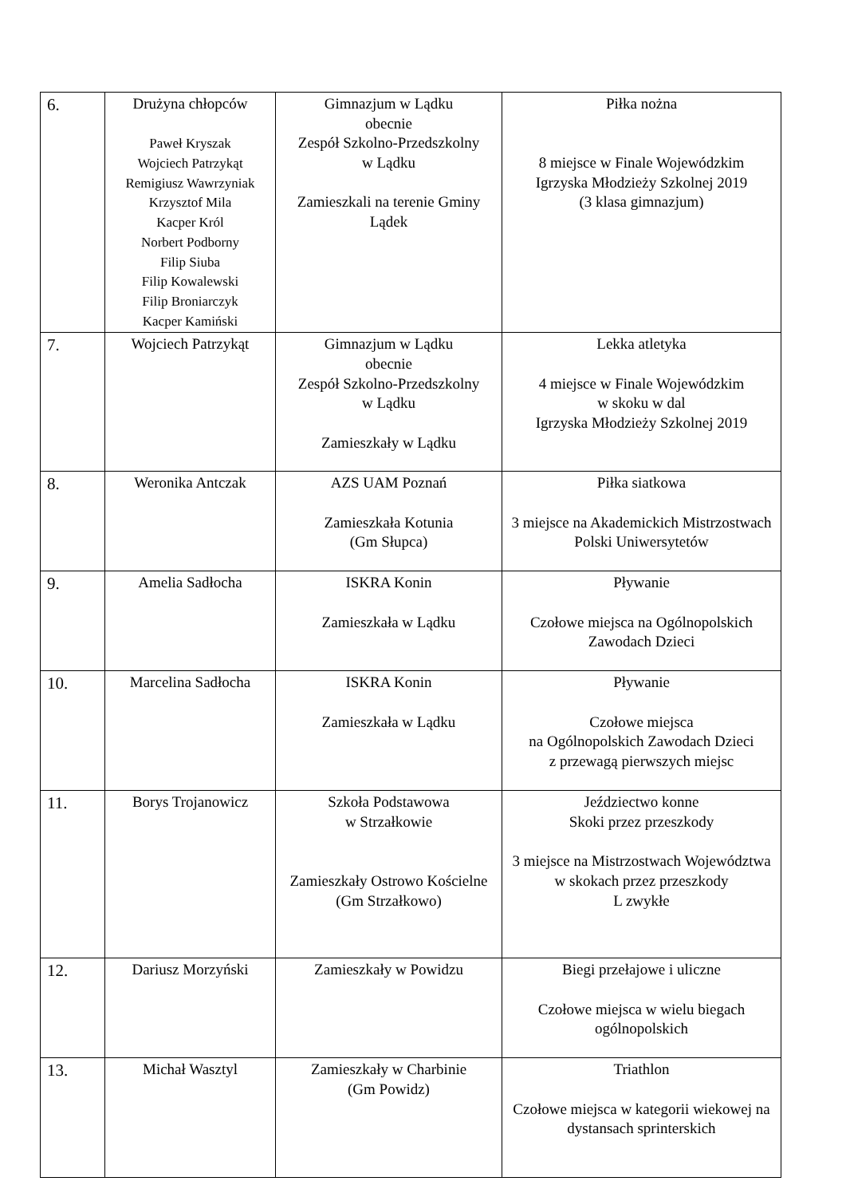| 6. | Drużyna chłopców Paweł Kryszak Wojciech Patrzykąt Remigiusz Wawrzyniak Krzysztof Mila Kacper Król Norbert Podborny Filip Siuba Filip Kowalewski Filip Broniarczyk Kacper Kamiński | Gimnazjum w Lądku obecnie Zespół Szkolno-Przedszkolny w Lądku Zamieszkali na terenie Gminy Lądek | Piłka nożna 8 miejsce w Finale Wojewódzkim Igrzyska Młodzieży Szkolnej 2019 (3 klasa gimnazjum) |
| 7. | Wojciech Patrzykąt | Gimnazjum w Lądku obecnie Zespół Szkolno-Przedszkolny w Lądku Zamieszkały w Lądku | Lekka atletyka 4 miejsce w Finale Wojewódzkim w skoku w dal Igrzyska Młodzieży Szkolnej 2019 |
| 8. | Weronika Antczak | AZS UAM Poznań Zamieszkała Kotunia (Gm Słupca) | Piłka siatkowa 3 miejsce na Akademickich Mistrzostwach Polski Uniwersytetów |
| 9. | Amelia Sadłocha | ISKRA Konin Zamieszkała w Lądku | Pływanie Czołowe miejsca na Ogólnopolskich Zawodach Dzieci |
| 10. | Marcelina Sadłocha | ISKRA Konin Zamieszkała w Lądku | Pływanie Czołowe miejsca na Ogólnopolskich Zawodach Dzieci z przewagą pierwszych miejsc |
| 11. | Borys Trojanowicz | Szkoła Podstawowa w Strzałkowie Zamieszkały Ostrowo Kościelne (Gm Strzałkowo) | Jeździectwo konne Skoki przez przeszkody 3 miejsce na Mistrzostwach Województwa w skokach przez przeszkody L zwykłe |
| 12. | Dariusz Morzyński | Zamieszkały w Powidzu | Biegi przełajowe i uliczne Czołowe miejsca w wielu biegach ogólnopolskich |
| 13. | Michał Wasztyl | Zamieszkały w Charbinie (Gm Powidz) | Triathlon Czołowe miejsca w kategorii wiekowej na dystansach sprinterskich |